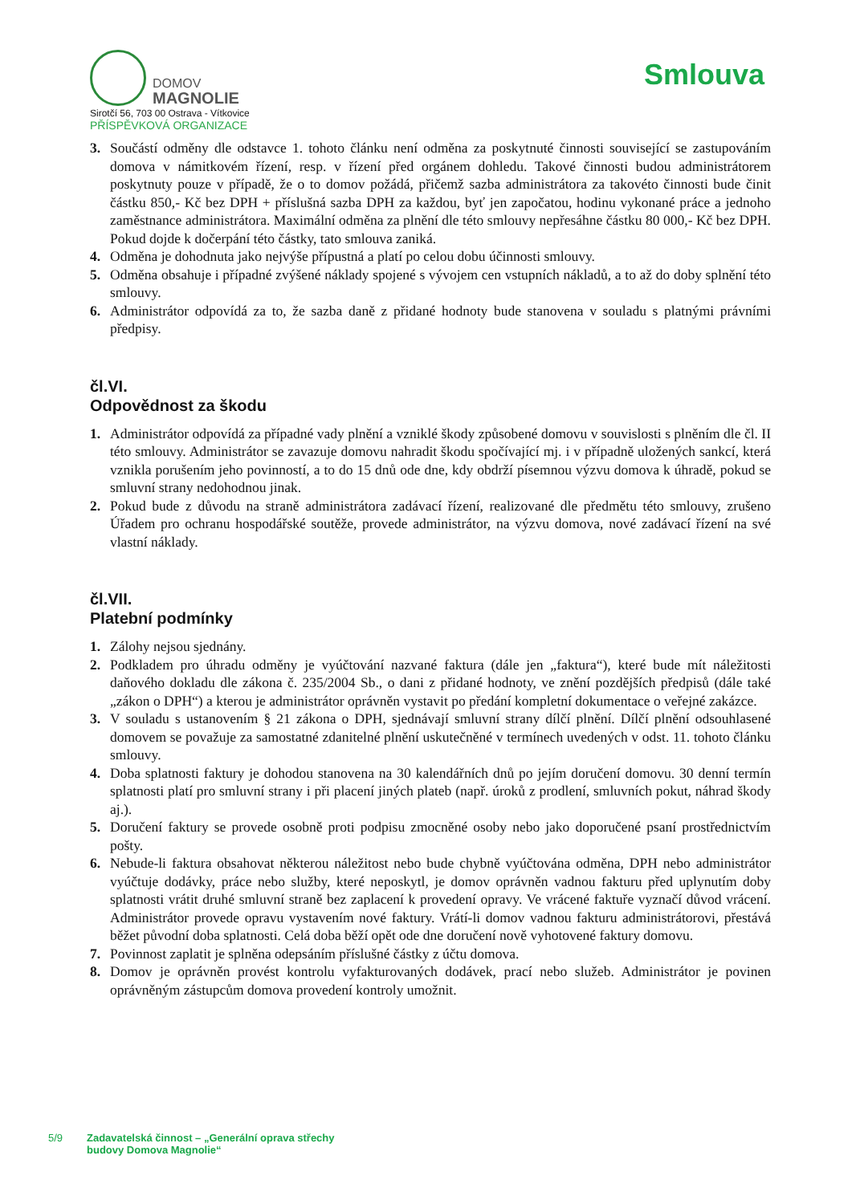DOMOV
MAGNOLIE
Sirotčí 56, 703 00 Ostrava - Vítkovice
PŘÍSPĚVKOVÁ ORGANIZACE
Smlouva
3. Součástí odměny dle odstavce 1. tohoto článku není odměna za poskytnuté činnosti související se zastupováním domova v námitkovém řízení, resp. v řízení před orgánem dohledu. Takové činnosti budou administrátorem poskytnuty pouze v případě, že o to domov požádá, přičemž sazba administrátora za takovéto činnosti bude činit částku 850,- Kč bez DPH + příslušná sazba DPH za každou, byť jen započatou, hodinu vykonané práce a jednoho zaměstnance administrátora. Maximální odměna za plnění dle této smlouvy nepřesáhne částku 80 000,- Kč bez DPH. Pokud dojde k dočerpání této částky, tato smlouva zaniká.
4. Odměna je dohodnuta jako nejvýše přípustná a platí po celou dobu účinnosti smlouvy.
5. Odměna obsahuje i případné zvýšené náklady spojené s vývojem cen vstupních nákladů, a to až do doby splnění této smlouvy.
6. Administrátor odpovídá za to, že sazba daně z přidané hodnoty bude stanovena v souladu s platnými právními předpisy.
čl.VI.
Odpovědnost za škodu
1. Administrátor odpovídá za případné vady plnění a vzniklé škody způsobené domovu v souvislosti s plněním dle čl. II této smlouvy. Administrátor se zavazuje domovu nahradit škodu spočívající mj. i v případně uložených sankcí, která vznikla porušením jeho povinností, a to do 15 dnů ode dne, kdy obdrží písemnou výzvu domova k úhradě, pokud se smluvní strany nedohodnou jinak.
2. Pokud bude z důvodu na straně administrátora zadávací řízení, realizované dle předmětu této smlouvy, zrušeno Úřadem pro ochranu hospodářské soutěže, provede administrátor, na výzvu domova, nové zadávací řízení na své vlastní náklady.
čl.VII.
Platební podmínky
1. Zálohy nejsou sjednány.
2. Podkladem pro úhradu odměny je vyúčtování nazvané faktura (dále jen „faktura“), které bude mít náležitosti daňového dokladu dle zákona č. 235/2004 Sb., o dani z přidané hodnoty, ve znění pozdějších předpisů (dále také „zákon o DPH“) a kterou je administrátor oprávněn vystavit po předání kompletní dokumentace o veřejné zakázce.
3. V souladu s ustanovením § 21 zákona o DPH, sjednávají smluvní strany dílčí plnění. Dílčí plnění odsouhlasené domovem se považuje za samostatné zdanitelné plnění uskutečněné v termínech uvedených v odst. 11. tohoto článku smlouvy.
4. Doba splatnosti faktury je dohodou stanovena na 30 kalendářních dnů po jejím doručení domovu. 30 denní termín splatnosti platí pro smluvní strany i při placení jiných plateb (např. úroků z prodlení, smluvních pokut, náhrad škody aj.).
5. Doručení faktury se provede osobně proti podpisu zmocněné osoby nebo jako doporučené psaní prostřednictvím pošty.
6. Nebude-li faktura obsahovat některou náležitost nebo bude chybně vyúčtována odměna, DPH nebo administrátor vyúčtuje dodávky, práce nebo služby, které neposkytl, je domov oprávněn vadnou fakturu před uplynutím doby splatnosti vrátit druhé smluvní straně bez zaplacení k provedení opravy. Ve vrácené faktuře vyznačí důvod vrácení. Administrátor provede opravu vystavením nové faktury. Vrátí-li domov vadnou fakturu administrátorovi, přestává běžet původní doba splatnosti. Celá doba běží opět ode dne doručení nově vyhotovené faktury domovu.
7. Povinnost zaplatit je splněna odepsáním příslušné částky z účtu domova.
8. Domov je oprávněn provést kontrolu vyfakturovaných dodávek, prací nebo služeb. Administrátor je povinen oprávněným zástupcům domova provedení kontroly umožnit.
5/9 Zadavatelská činnost – „Generální oprava střechy
budovy Domova Magnolie“